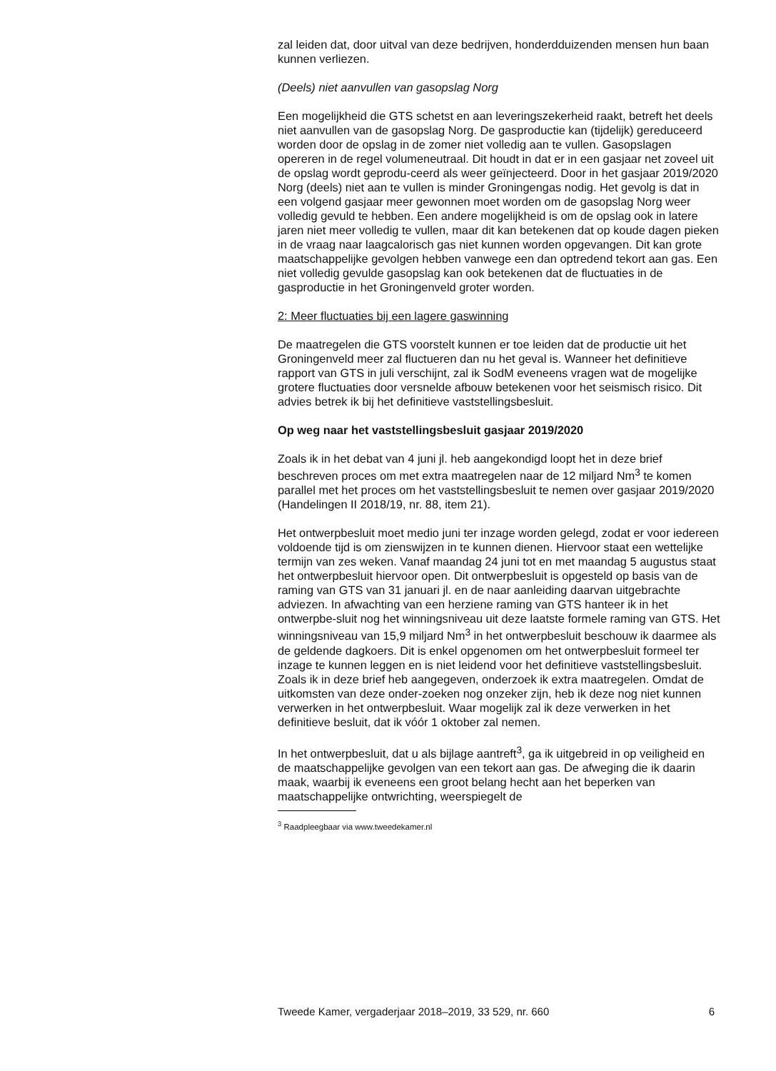zal leiden dat, door uitval van deze bedrijven, honderdduizenden mensen hun baan kunnen verliezen.
(Deels) niet aanvullen van gasopslag Norg
Een mogelijkheid die GTS schetst en aan leveringszekerheid raakt, betreft het deels niet aanvullen van de gasopslag Norg. De gasproductie kan (tijdelijk) gereduceerd worden door de opslag in de zomer niet volledig aan te vullen. Gasopslagen opereren in de regel volumeneutraal. Dit houdt in dat er in een gasjaar net zoveel uit de opslag wordt geprodu-ceerd als weer geïnjecteerd. Door in het gasjaar 2019/2020 Norg (deels) niet aan te vullen is minder Groningengas nodig. Het gevolg is dat in een volgend gasjaar meer gewonnen moet worden om de gasopslag Norg weer volledig gevuld te hebben. Een andere mogelijkheid is om de opslag ook in latere jaren niet meer volledig te vullen, maar dit kan betekenen dat op koude dagen pieken in de vraag naar laagcalorisch gas niet kunnen worden opgevangen. Dit kan grote maatschappelijke gevolgen hebben vanwege een dan optredend tekort aan gas. Een niet volledig gevulde gasopslag kan ook betekenen dat de fluctuaties in de gasproductie in het Groningenveld groter worden.
2: Meer fluctuaties bij een lagere gaswinning
De maatregelen die GTS voorstelt kunnen er toe leiden dat de productie uit het Groningenveld meer zal fluctueren dan nu het geval is. Wanneer het definitieve rapport van GTS in juli verschijnt, zal ik SodM eveneens vragen wat de mogelijke grotere fluctuaties door versnelde afbouw betekenen voor het seismisch risico. Dit advies betrek ik bij het definitieve vaststellingsbesluit.
Op weg naar het vaststellingsbesluit gasjaar 2019/2020
Zoals ik in het debat van 4 juni jl. heb aangekondigd loopt het in deze brief beschreven proces om met extra maatregelen naar de 12 miljard Nm<sup>3</sup> te komen parallel met het proces om het vaststellingsbesluit te nemen over gasjaar 2019/2020 (Handelingen II 2018/19, nr. 88, item 21).
Het ontwerpbesluit moet medio juni ter inzage worden gelegd, zodat er voor iedereen voldoende tijd is om zienswijzen in te kunnen dienen. Hiervoor staat een wettelijke termijn van zes weken. Vanaf maandag 24 juni tot en met maandag 5 augustus staat het ontwerpbesluit hiervoor open. Dit ontwerpbesluit is opgesteld op basis van de raming van GTS van 31 januari jl. en de naar aanleiding daarvan uitgebrachte adviezen. In afwachting van een herziene raming van GTS hanteer ik in het ontwerpbe-sluit nog het winningsniveau uit deze laatste formele raming van GTS. Het winningsniveau van 15,9 miljard Nm<sup>3</sup> in het ontwerpbesluit beschouw ik daarmee als de geldende dagkoers. Dit is enkel opgenomen om het ontwerpbesluit formeel ter inzage te kunnen leggen en is niet leidend voor het definitieve vaststellingsbesluit. Zoals ik in deze brief heb aangegeven, onderzoek ik extra maatregelen. Omdat de uitkomsten van deze onder-zoeken nog onzeker zijn, heb ik deze nog niet kunnen verwerken in het ontwerpbesluit. Waar mogelijk zal ik deze verwerken in het definitieve besluit, dat ik vóór 1 oktober zal nemen.
In het ontwerpbesluit, dat u als bijlage aantreft<sup>3</sup>, ga ik uitgebreid in op veiligheid en de maatschappelijke gevolgen van een tekort aan gas. De afweging die ik daarin maak, waarbij ik eveneens een groot belang hecht aan het beperken van maatschappelijke ontwrichting, weerspiegelt de
<sup>3</sup> Raadpleegbaar via www.tweedekamer.nl
Tweede Kamer, vergaderjaar 2018–2019, 33 529, nr. 660 6